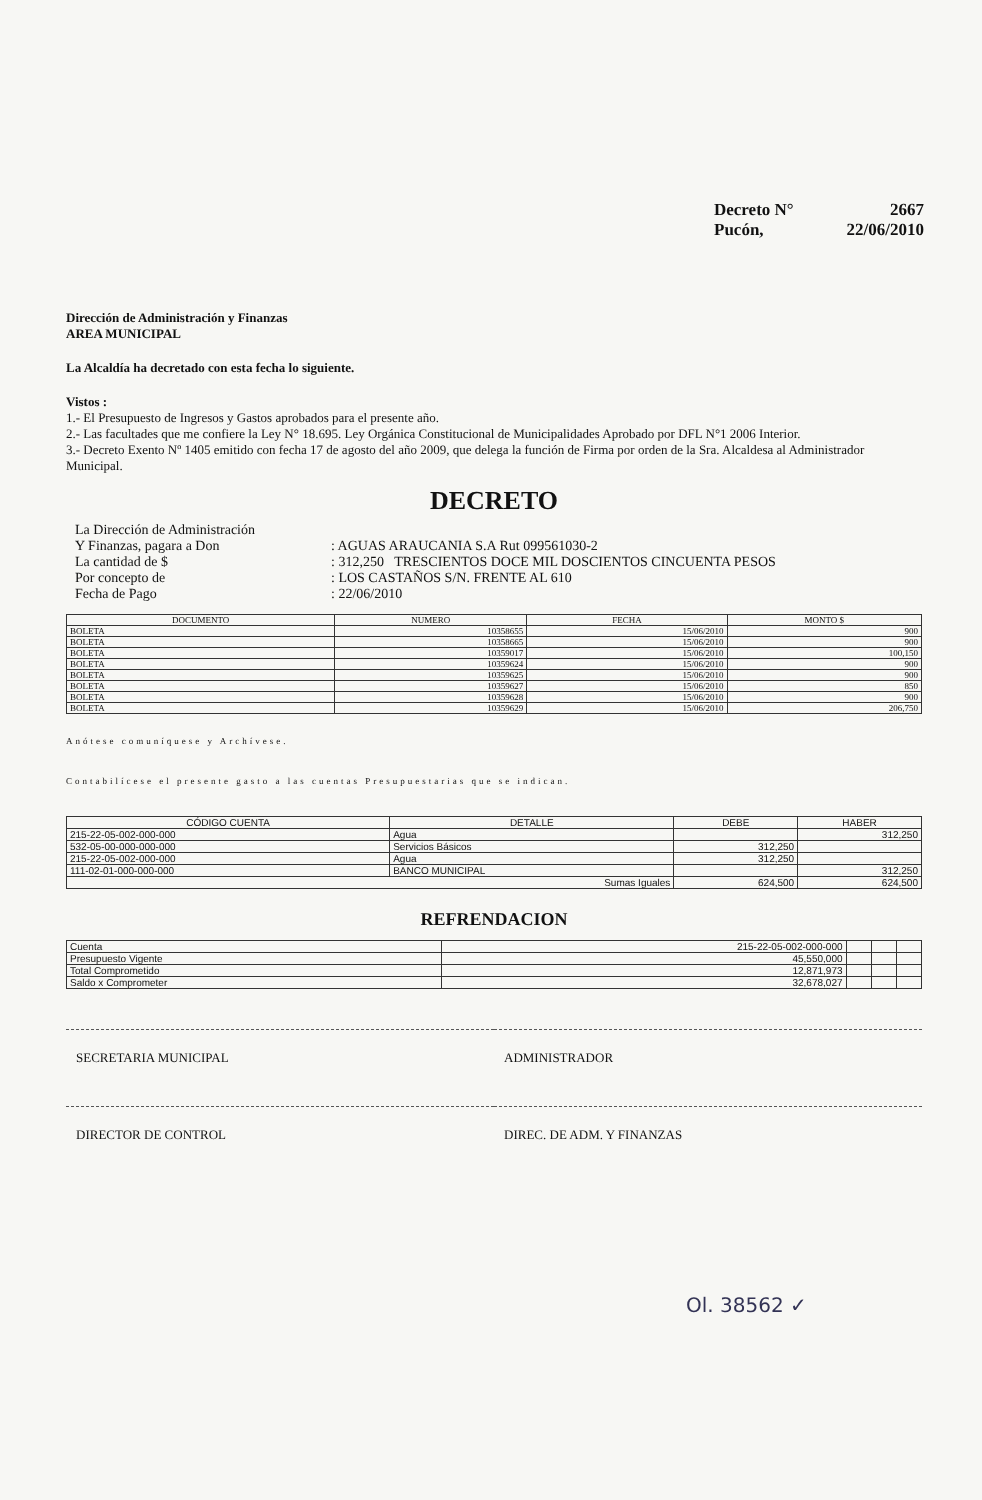Decreto N° 2667
Pucón, 22/06/2010
Dirección de Administración y Finanzas
AREA MUNICIPAL
La Alcaldía ha decretado con esta fecha lo siguiente.
Vistos :
1.- El Presupuesto de Ingresos y Gastos aprobados para el presente año.
2.- Las facultades que me confiere la Ley N° 18.695. Ley Orgánica Constitucional de Municipalidades Aprobado por DFL N°1 2006 Interior.
3.- Decreto Exento Nº 1405 emitido con fecha 17 de agosto del año 2009, que delega la función de Firma por orden de la Sra. Alcaldesa al Administrador Municipal.
DECRETO
| La Dirección de Administración Y Finanzas, pagara a Don | : AGUAS ARAUCANIA S.A Rut 099561030-2 |
| La cantidad de $ | : 312,250 TRESCIENTOS DOCE MIL DOSCIENTOS CINCUENTA PESOS |
| Por concepto de | : LOS CASTAÑOS S/N. FRENTE AL 610 |
| Fecha de Pago | : 22/06/2010 |
| DOCUMENTO | NUMERO | FECHA | MONTO $ |
| --- | --- | --- | --- |
| BOLETA | 10358655 | 15/06/2010 | 900 |
| BOLETA | 10358665 | 15/06/2010 | 900 |
| BOLETA | 10359017 | 15/06/2010 | 100,150 |
| BOLETA | 10359624 | 15/06/2010 | 900 |
| BOLETA | 10359625 | 15/06/2010 | 900 |
| BOLETA | 10359627 | 15/06/2010 | 850 |
| BOLETA | 10359628 | 15/06/2010 | 900 |
| BOLETA | 10359629 | 15/06/2010 | 206,750 |
Anótese comuníquese y Archívese.
Contabilícese el presente gasto a las cuentas Presupuestarias que se indican.
| CÓDIGO CUENTA | DETALLE | DEBE | HABER |
| --- | --- | --- | --- |
| 215-22-05-002-000-000 | Agua | | 312,250 |
| 532-05-00-000-000-000 | Servicios Básicos | 312,250 | |
| 215-22-05-002-000-000 | Agua | 312,250 | |
| 111-02-01-000-000-000 | BANCO MUNICIPAL | | 312,250 |
| Sumas Iguales | | 624,500 | 624,500 |
REFRENDACION
| Cuenta | 215-22-05-002-000-000 | | | |
| Presupuesto Vigente | 45,550,000 | | | |
| Total Comprometido | 12,871,973 | | | |
| Saldo x Comprometer | 32,678,027 | | | |
SECRETARIA MUNICIPAL ADMINISTRADOR
DIRECTOR DE CONTROL DIREC. DE ADM. Y FINANZAS
Ol. 38562 ✓